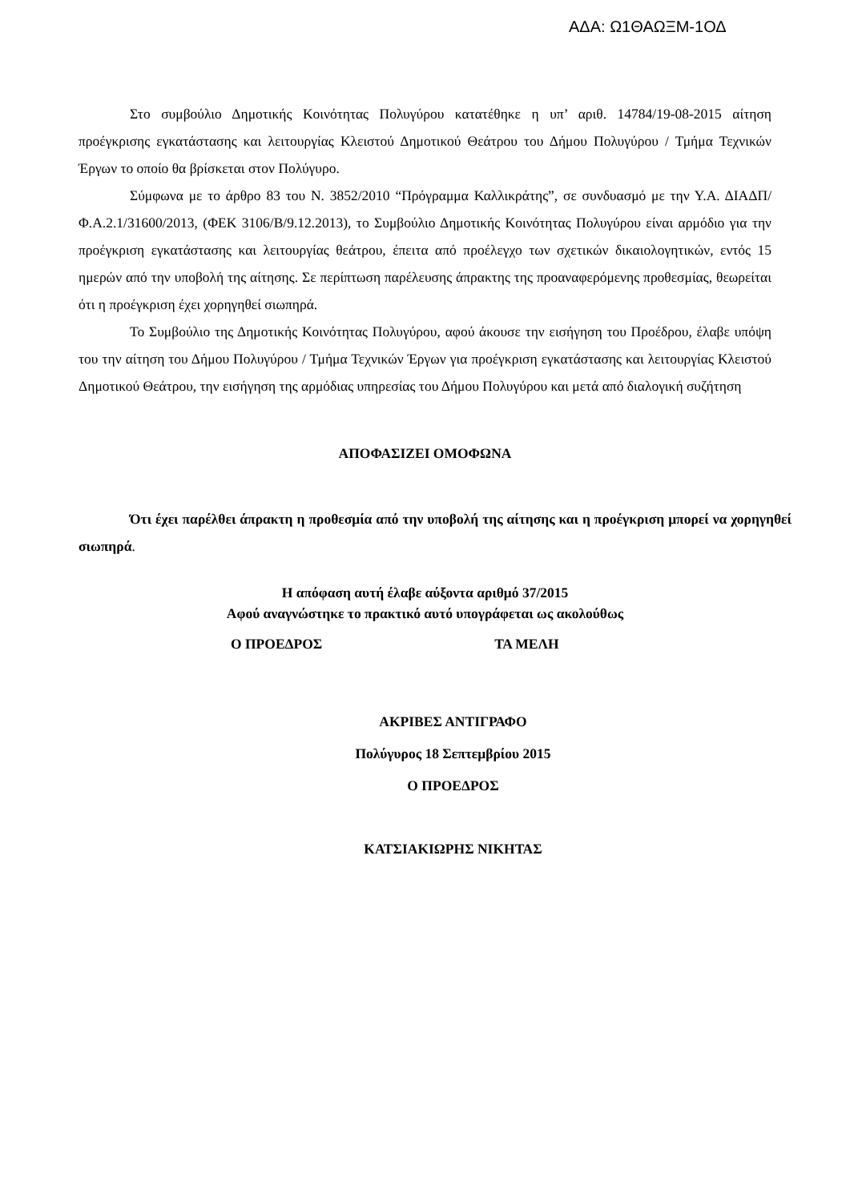ΑΔΑ: Ω1ΘΑΩΞΜ-1ΟΔ
Στο συμβούλιο Δημοτικής Κοινότητας Πολυγύρου κατατέθηκε η υπ’ αριθ. 14784/19-08-2015 αίτηση προέγκρισης εγκατάστασης και λειτουργίας Κλειστού Δημοτικού Θεάτρου του Δήμου Πολυγύρου / Τμήμα Τεχνικών Έργων το οποίο θα βρίσκεται στον Πολύγυρο.
Σύμφωνα με το άρθρο 83 του Ν. 3852/2010 “Πρόγραμμα Καλλικράτης”, σε συνδυασμό με την Υ.Α. ΔΙΑΔΠ/Φ.Α.2.1/31600/2013, (ΦΕΚ 3106/Β/9.12.2013), το Συμβούλιο Δημοτικής Κοινότητας Πολυγύρου είναι αρμόδιο για την προέγκριση εγκατάστασης και λειτουργίας θεάτρου, έπειτα από προέλεγχο των σχετικών δικαιολογητικών, εντός 15 ημερών από την υποβολή της αίτησης. Σε περίπτωση παρέλευσης άπρακτης της προαναφερόμενης προθεσμίας, θεωρείται ότι η προέγκριση έχει χορηγηθεί σιωπηρά.
Το Συμβούλιο της Δημοτικής Κοινότητας Πολυγύρου, αφού άκουσε την εισήγηση του Προέδρου, έλαβε υπόψη του την αίτηση του Δήμου Πολυγύρου / Τμήμα Τεχνικών Έργων για προέγκριση εγκατάστασης και λειτουργίας Κλειστού Δημοτικού Θεάτρου, την εισήγηση της αρμόδιας υπηρεσίας του Δήμου Πολυγύρου και μετά από διαλογική συζήτηση
ΑΠΟΦΑΣΙΖΕΙ ΟΜΟΦΩΝΑ
Ότι έχει παρέλθει άπρακτη η προθεσμία από την υποβολή της αίτησης και η προέγκριση μπορεί να χορηγηθεί σιωπηρά.
Η απόφαση αυτή έλαβε αύξοντα αριθμό 37/2015
Αφού αναγνώστηκε το πρακτικό αυτό υπογράφεται ως ακολούθως
Ο ΠΡΟΕΔΡΟΣ ΤΑ ΜΕΛΗ
ΑΚΡΙΒΕΣ ΑΝΤΙΓΡΑΦΟ
Πολύγυρος 18 Σεπτεμβρίου 2015
Ο ΠΡΟΕΔΡΟΣ
ΚΑΤΣΙΑΚΙΩΡΗΣ ΝΙΚΗΤΑΣ